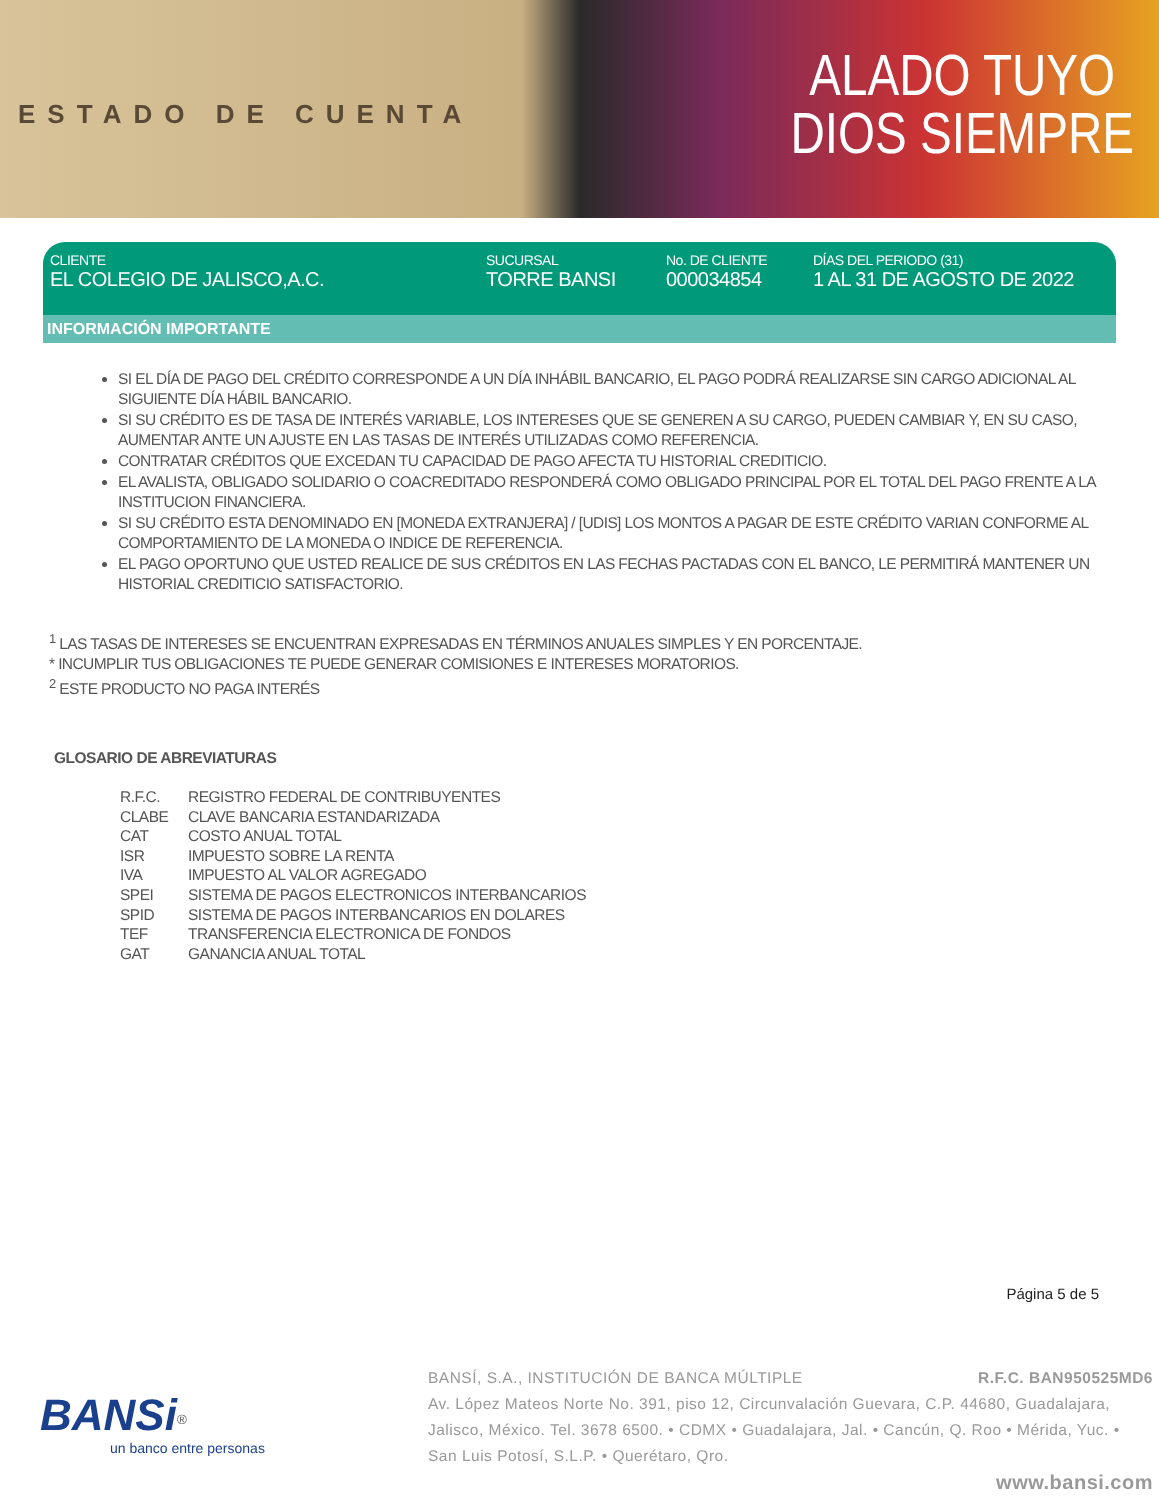ESTADO DE CUENTA
ALADO TUYO
DIOS SIEMPRE
CLIENTE
EL COLEGIO DE JALISCO,A.C.
SUCURSAL
TORRE BANSI
No. DE CLIENTE
000034854
DÍAS DEL PERIODO (31)
1 AL 31 DE AGOSTO DE 2022
INFORMACIÓN IMPORTANTE
SI EL DÍA DE PAGO DEL CRÉDITO CORRESPONDE A UN DÍA INHÁBIL BANCARIO, EL PAGO PODRÁ REALIZARSE SIN CARGO ADICIONAL AL SIGUIENTE DÍA HÁBIL BANCARIO.
SI SU CRÉDITO ES DE TASA DE INTERÉS VARIABLE, LOS INTERESES QUE SE GENEREN A SU CARGO, PUEDEN CAMBIAR Y, EN SU CASO, AUMENTAR ANTE UN AJUSTE EN LAS TASAS DE INTERÉS UTILIZADAS COMO REFERENCIA.
CONTRATAR CRÉDITOS QUE EXCEDAN TU CAPACIDAD DE PAGO AFECTA TU HISTORIAL CREDITICIO.
EL AVALISTA, OBLIGADO SOLIDARIO O COACREDITADO RESPONDERÁ COMO OBLIGADO PRINCIPAL POR EL TOTAL DEL PAGO FRENTE A LA INSTITUCION FINANCIERA.
SI SU CRÉDITO ESTA DENOMINADO EN [MONEDA EXTRANJERA] / [UDIS] LOS MONTOS A PAGAR DE ESTE CRÉDITO VARIAN CONFORME AL COMPORTAMIENTO DE LA MONEDA O INDICE DE REFERENCIA.
EL PAGO OPORTUNO QUE USTED REALICE DE SUS CRÉDITOS EN LAS FECHAS PACTADAS CON EL BANCO, LE PERMITIRÁ MANTENER UN HISTORIAL CREDITICIO SATISFACTORIO.
<sup>1</sup> LAS TASAS DE INTERESES SE ENCUENTRAN EXPRESADAS EN TÉRMINOS ANUALES SIMPLES Y EN PORCENTAJE.
* INCUMPLIR TUS OBLIGACIONES TE PUEDE GENERAR COMISIONES E INTERESES MORATORIOS.
<sup>2</sup> ESTE PRODUCTO NO PAGA INTERÉS
GLOSARIO DE ABREVIATURAS
| R.F.C. | REGISTRO FEDERAL DE CONTRIBUYENTES |
| CLABE | CLAVE BANCARIA ESTANDARIZADA |
| CAT | COSTO ANUAL TOTAL |
| ISR | IMPUESTO SOBRE LA RENTA |
| IVA | IMPUESTO AL VALOR AGREGADO |
| SPEI | SISTEMA DE PAGOS ELECTRONICOS INTERBANCARIOS |
| SPID | SISTEMA DE PAGOS INTERBANCARIOS EN DOLARES |
| TEF | TRANSFERENCIA ELECTRONICA DE FONDOS |
| GAT | GANANCIA ANUAL TOTAL |
Página 5 de 5
BANSi<sup>®</sup>
un banco entre personas
BANSÍ, S.A., INSTITUCIÓN DE BANCA MÚLTIPLE R.F.C. BAN950525MD6
Av. López Mateos Norte No. 391, piso 12, Circunvalación Guevara, C.P. 44680, Guadalajara, Jalisco, México. Tel. 3678 6500. • CDMX • Guadalajara, Jal. • Cancún, Q. Roo • Mérida, Yuc. • San Luis Potosí, S.L.P. • Querétaro, Qro.
www.bansi.com